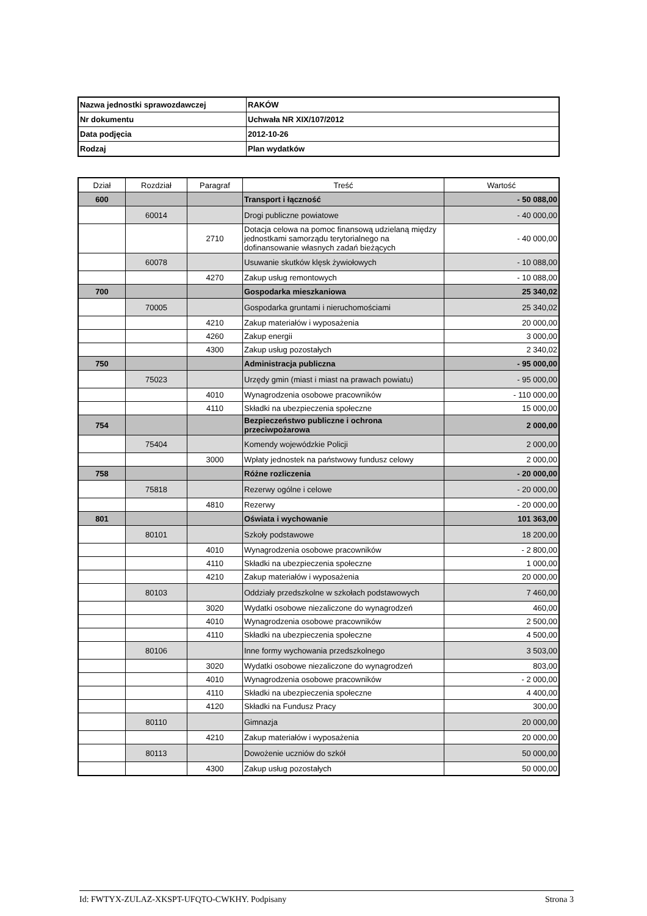| Nazwa jednostki sprawozdawczej | RAKÓW |
| Nr dokumentu | Uchwała NR XIX/107/2012 |
| Data podjęcia | 2012-10-26 |
| Rodzaj | Plan wydatków |
| Dział | Rozdział | Paragraf | Treść | Wartość |
| --- | --- | --- | --- | --- |
| 600 | | | Transport i łączność | - 50 088,00 |
| | 60014 | | Drogi publiczne powiatowe | - 40 000,00 |
| | | 2710 | Dotacja celowa na pomoc finansową udzielaną między jednostkami samorządu terytorialnego na dofinansowanie własnych zadań bieżących | - 40 000,00 |
| | 60078 | | Usuwanie skutków klęsk żywiołowych | - 10 088,00 |
| | | 4270 | Zakup usług remontowych | - 10 088,00 |
| 700 | | | Gospodarka mieszkaniowa | 25 340,02 |
| | 70005 | | Gospodarka gruntami i nieruchomościami | 25 340,02 |
| | | 4210 | Zakup materiałów i wyposażenia | 20 000,00 |
| | | 4260 | Zakup energii | 3 000,00 |
| | | 4300 | Zakup usług pozostałych | 2 340,02 |
| 750 | | | Administracja publiczna | - 95 000,00 |
| | 75023 | | Urzędy gmin (miast i miast na prawach powiatu) | - 95 000,00 |
| | | 4010 | Wynagrodzenia osobowe pracowników | - 110 000,00 |
| | | 4110 | Składki na ubezpieczenia społeczne | 15 000,00 |
| 754 | | | Bezpieczeństwo publiczne i ochrona przeciwpożarowa | 2 000,00 |
| | 75404 | | Komendy wojewódzkie Policji | 2 000,00 |
| | | 3000 | Wpłaty jednostek na państwowy fundusz celowy | 2 000,00 |
| 758 | | | Różne rozliczenia | - 20 000,00 |
| | 75818 | | Rezerwy ogólne i celowe | - 20 000,00 |
| | | 4810 | Rezerwy | - 20 000,00 |
| 801 | | | Oświata i wychowanie | 101 363,00 |
| | 80101 | | Szkoły podstawowe | 18 200,00 |
| | | 4010 | Wynagrodzenia osobowe pracowników | - 2 800,00 |
| | | 4110 | Składki na ubezpieczenia społeczne | 1 000,00 |
| | | 4210 | Zakup materiałów i wyposażenia | 20 000,00 |
| | 80103 | | Oddziały przedszkolne w szkołach podstawowych | 7 460,00 |
| | | 3020 | Wydatki osobowe niezaliczone do wynagrodzeń | 460,00 |
| | | 4010 | Wynagrodzenia osobowe pracowników | 2 500,00 |
| | | 4110 | Składki na ubezpieczenia społeczne | 4 500,00 |
| | 80106 | | Inne formy wychowania przedszkolnego | 3 503,00 |
| | | 3020 | Wydatki osobowe niezaliczone do wynagrodzeń | 803,00 |
| | | 4010 | Wynagrodzenia osobowe pracowników | - 2 000,00 |
| | | 4110 | Składki na ubezpieczenia społeczne | 4 400,00 |
| | | 4120 | Składki na Fundusz Pracy | 300,00 |
| | 80110 | | Gimnazja | 20 000,00 |
| | | 4210 | Zakup materiałów i wyposażenia | 20 000,00 |
| | 80113 | | Dowożenie uczniów do szkół | 50 000,00 |
| | | 4300 | Zakup usług pozostałych | 50 000,00 |
Id: FWTYX-ZULAZ-XKSPT-UFQTO-CWKHY. Podpisany Strona 3